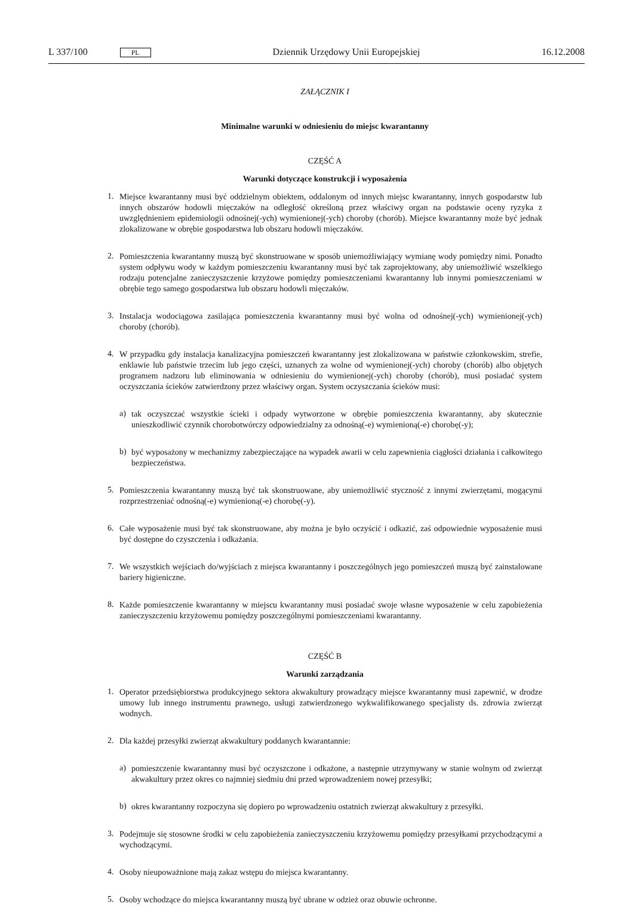L 337/100 PL Dziennik Urzędowy Unii Europejskiej 16.12.2008
ZAŁĄCZNIK I
Minimalne warunki w odniesieniu do miejsc kwarantanny
CZĘŚĆ A
Warunki dotyczące konstrukcji i wyposażenia
1.
Miejsce kwarantanny musi być oddzielnym obiektem, oddalonym od innych miejsc kwarantanny, innych gospodarstw lub innych obszarów hodowli mięczaków na odległość określoną przez właściwy organ na podstawie oceny ryzyka z uwzględnieniem epidemiologii odnośnej(-ych) wymienionej(-ych) choroby (chorób). Miejsce kwarantanny może być jednak zlokalizowane w obrębie gospodarstwa lub obszaru hodowli mięczaków.
2.
Pomieszczenia kwarantanny muszą być skonstruowane w sposób uniemożliwiający wymianę wody pomiędzy nimi. Ponadto system odpływu wody w każdym pomieszczeniu kwarantanny musi być tak zaprojektowany, aby uniemożliwić wszelkiego rodzaju potencjalne zanieczyszczenie krzyżowe pomiędzy pomieszczeniami kwarantanny lub innymi pomieszczeniami w obrębie tego samego gospodarstwa lub obszaru hodowli mięczaków.
3.
Instalacja wodociągowa zasilająca pomieszczenia kwarantanny musi być wolna od odnośnej(-ych) wymienionej(-ych) choroby (chorób).
4.
W przypadku gdy instalacja kanalizacyjna pomieszczeń kwarantanny jest zlokalizowana w państwie członkowskim, strefie, enklawie lub państwie trzecim lub jego części, uznanych za wolne od wymienionej(-ych) choroby (chorób) albo objętych programem nadzoru lub eliminowania w odniesieniu do wymienionej(-ych) choroby (chorób), musi posiadać system oczyszczania ścieków zatwierdzony przez właściwy organ. System oczyszczania ścieków musi:
a)
tak oczyszczać wszystkie ścieki i odpady wytworzone w obrębie pomieszczenia kwarantanny, aby skutecznie unieszkodliwić czynnik chorobotwórczy odpowiedzialny za odnośną(-e) wymienioną(-e) chorobę(-y);
b)
być wyposażony w mechanizmy zabezpieczające na wypadek awarii w celu zapewnienia ciągłości działania i całkowitego bezpieczeństwa.
5.
Pomieszczenia kwarantanny muszą być tak skonstruowane, aby uniemożliwić styczność z innymi zwierzętami, mogącymi rozprzestrzeniać odnośną(-e) wymienioną(-e) chorobę(-y).
6.
Całe wyposażenie musi być tak skonstruowane, aby można je było oczyścić i odkazić, zaś odpowiednie wyposażenie musi być dostępne do czyszczenia i odkażania.
7.
We wszystkich wejściach do/wyjściach z miejsca kwarantanny i poszczególnych jego pomieszczeń muszą być zainstalowane bariery higieniczne.
8.
Każde pomieszczenie kwarantanny w miejscu kwarantanny musi posiadać swoje własne wyposażenie w celu zapobieżenia zanieczyszczeniu krzyżowemu pomiędzy poszczególnymi pomieszczeniami kwarantanny.
CZĘŚĆ B
Warunki zarządzania
1.
Operator przedsiębiorstwa produkcyjnego sektora akwakultury prowadzący miejsce kwarantanny musi zapewnić, w drodze umowy lub innego instrumentu prawnego, usługi zatwierdzonego wykwalifikowanego specjalisty ds. zdrowia zwierząt wodnych.
2.
Dla każdej przesyłki zwierząt akwakultury poddanych kwarantannie:
a)
pomieszczenie kwarantanny musi być oczyszczone i odkażone, a następnie utrzymywany w stanie wolnym od zwierząt akwakultury przez okres co najmniej siedmiu dni przed wprowadzeniem nowej przesyłki;
b)
okres kwarantanny rozpoczyna się dopiero po wprowadzeniu ostatnich zwierząt akwakultury z przesyłki.
3.
Podejmuje się stosowne środki w celu zapobieżenia zanieczyszczeniu krzyżowemu pomiędzy przesyłkami przychodzącymi a wychodzącymi.
4.
Osoby nieupoważnione mają zakaz wstępu do miejsca kwarantanny.
5.
Osoby wchodzące do miejsca kwarantanny muszą być ubrane w odzież oraz obuwie ochronne.